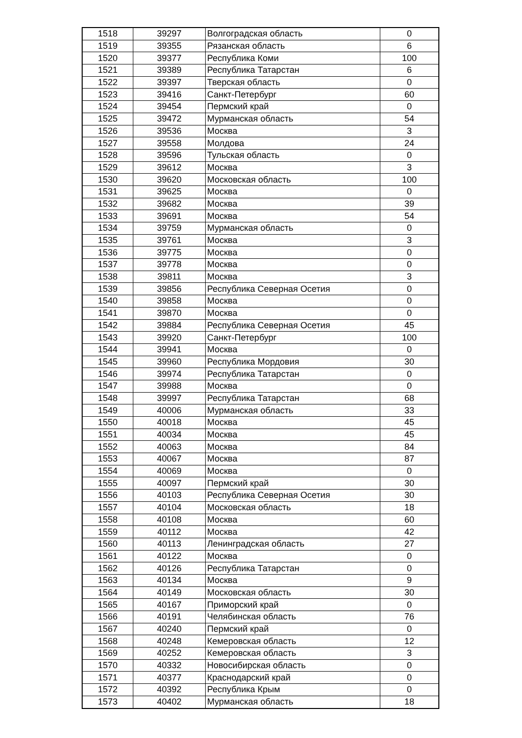| 1518 | 39297 | Волгоградская область | 0 |
| 1519 | 39355 | Рязанская область | 6 |
| 1520 | 39377 | Республика Коми | 100 |
| 1521 | 39389 | Республика Татарстан | 6 |
| 1522 | 39397 | Тверская область | 0 |
| 1523 | 39416 | Санкт-Петербург | 60 |
| 1524 | 39454 | Пермский край | 0 |
| 1525 | 39472 | Мурманская область | 54 |
| 1526 | 39536 | Москва | 3 |
| 1527 | 39558 | Молдова | 24 |
| 1528 | 39596 | Тульская область | 0 |
| 1529 | 39612 | Москва | 3 |
| 1530 | 39620 | Московская область | 100 |
| 1531 | 39625 | Москва | 0 |
| 1532 | 39682 | Москва | 39 |
| 1533 | 39691 | Москва | 54 |
| 1534 | 39759 | Мурманская область | 0 |
| 1535 | 39761 | Москва | 3 |
| 1536 | 39775 | Москва | 0 |
| 1537 | 39778 | Москва | 0 |
| 1538 | 39811 | Москва | 3 |
| 1539 | 39856 | Республика Северная Осетия | 0 |
| 1540 | 39858 | Москва | 0 |
| 1541 | 39870 | Москва | 0 |
| 1542 | 39884 | Республика Северная Осетия | 45 |
| 1543 | 39920 | Санкт-Петербург | 100 |
| 1544 | 39941 | Москва | 0 |
| 1545 | 39960 | Республика Мордовия | 30 |
| 1546 | 39974 | Республика Татарстан | 0 |
| 1547 | 39988 | Москва | 0 |
| 1548 | 39997 | Республика Татарстан | 68 |
| 1549 | 40006 | Мурманская область | 33 |
| 1550 | 40018 | Москва | 45 |
| 1551 | 40034 | Москва | 45 |
| 1552 | 40063 | Москва | 84 |
| 1553 | 40067 | Москва | 87 |
| 1554 | 40069 | Москва | 0 |
| 1555 | 40097 | Пермский край | 30 |
| 1556 | 40103 | Республика Северная Осетия | 30 |
| 1557 | 40104 | Московская область | 18 |
| 1558 | 40108 | Москва | 60 |
| 1559 | 40112 | Москва | 42 |
| 1560 | 40113 | Ленинградская область | 27 |
| 1561 | 40122 | Москва | 0 |
| 1562 | 40126 | Республика Татарстан | 0 |
| 1563 | 40134 | Москва | 9 |
| 1564 | 40149 | Московская область | 30 |
| 1565 | 40167 | Приморский край | 0 |
| 1566 | 40191 | Челябинская область | 76 |
| 1567 | 40240 | Пермский край | 0 |
| 1568 | 40248 | Кемеровская область | 12 |
| 1569 | 40252 | Кемеровская область | 3 |
| 1570 | 40332 | Новосибирская область | 0 |
| 1571 | 40377 | Краснодарский край | 0 |
| 1572 | 40392 | Республика Крым | 0 |
| 1573 | 40402 | Мурманская область | 18 |